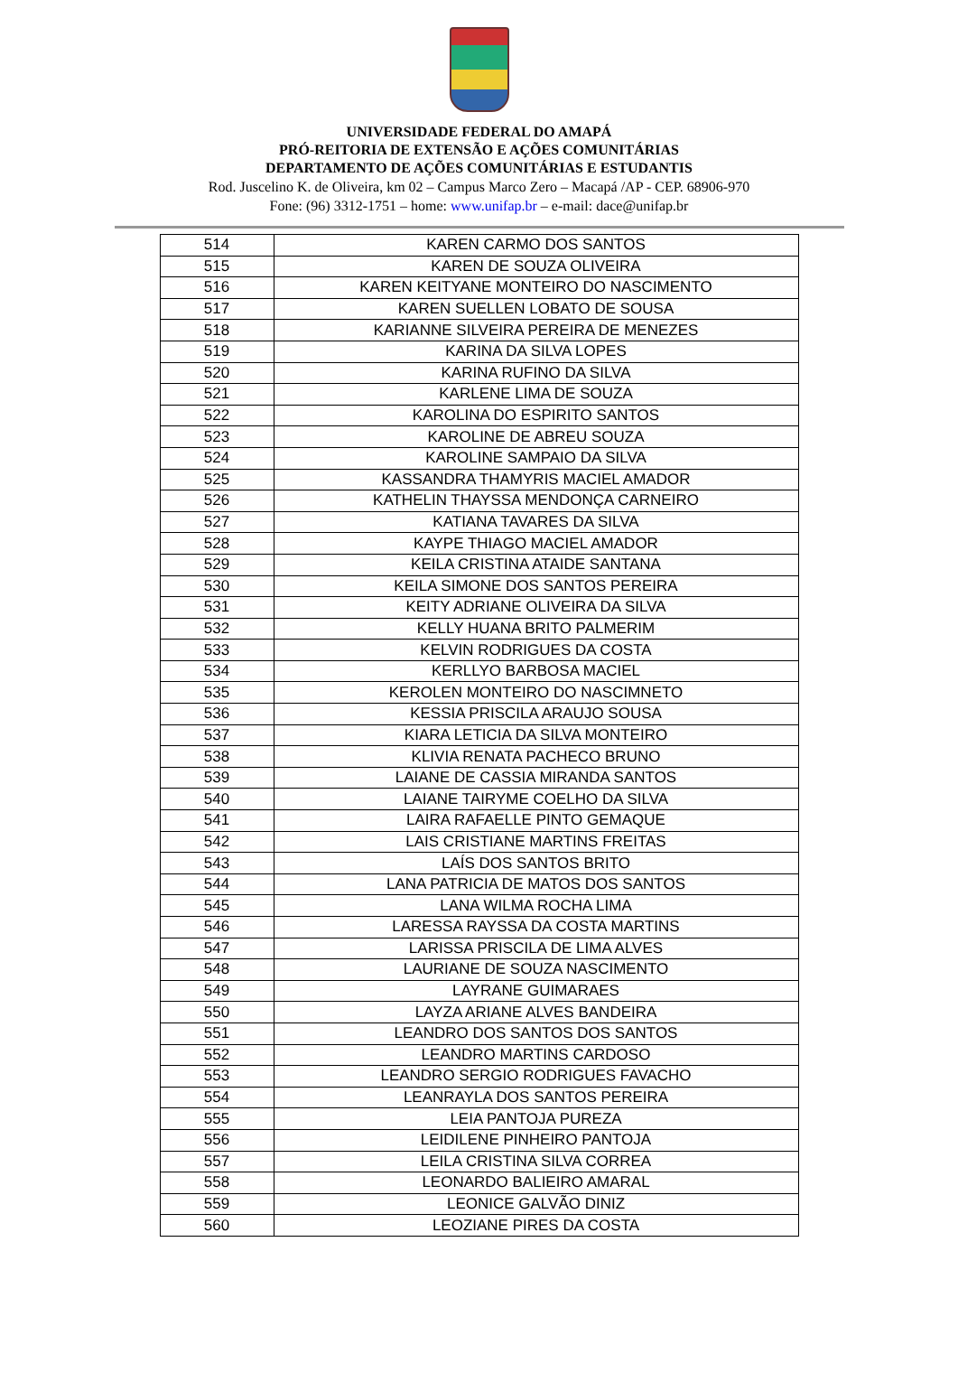UNIVERSIDADE FEDERAL DO AMAPÁ
PRÓ-REITORIA DE EXTENSÃO E AÇÕES COMUNITÁRIAS
DEPARTAMENTO DE AÇÕES COMUNITÁRIAS E ESTUDANTIS
Rod. Juscelino K. de Oliveira, km 02 – Campus Marco Zero – Macapá /AP - CEP. 68906-970
Fone: (96) 3312-1751 – home: www.unifap.br – e-mail: dace@unifap.br
| 514 | KAREN CARMO DOS SANTOS |
| 515 | KAREN DE SOUZA OLIVEIRA |
| 516 | KAREN KEITYANE MONTEIRO DO NASCIMENTO |
| 517 | KAREN SUELLEN LOBATO DE SOUSA |
| 518 | KARIANNE SILVEIRA PEREIRA DE MENEZES |
| 519 | KARINA DA SILVA LOPES |
| 520 | KARINA RUFINO DA SILVA |
| 521 | KARLENE LIMA DE SOUZA |
| 522 | KAROLINA DO ESPIRITO SANTOS |
| 523 | KAROLINE DE ABREU SOUZA |
| 524 | KAROLINE SAMPAIO DA SILVA |
| 525 | KASSANDRA THAMYRIS MACIEL AMADOR |
| 526 | KATHELIN THAYSSA MENDONÇA CARNEIRO |
| 527 | KATIANA TAVARES DA SILVA |
| 528 | KAYPE THIAGO MACIEL AMADOR |
| 529 | KEILA CRISTINA ATAIDE SANTANA |
| 530 | KEILA SIMONE DOS SANTOS PEREIRA |
| 531 | KEITY ADRIANE OLIVEIRA DA SILVA |
| 532 | KELLY HUANA BRITO PALMERIM |
| 533 | KELVIN RODRIGUES DA COSTA |
| 534 | KERLLYO BARBOSA MACIEL |
| 535 | KEROLEN MONTEIRO DO NASCIMNETO |
| 536 | KESSIA PRISCILA ARAUJO SOUSA |
| 537 | KIARA LETICIA DA SILVA MONTEIRO |
| 538 | KLIVIA RENATA PACHECO BRUNO |
| 539 | LAIANE DE CASSIA MIRANDA SANTOS |
| 540 | LAIANE TAIRYME COELHO DA SILVA |
| 541 | LAIRA RAFAELLE PINTO GEMAQUE |
| 542 | LAIS CRISTIANE MARTINS FREITAS |
| 543 | LAÍS DOS SANTOS BRITO |
| 544 | LANA PATRICIA DE MATOS DOS SANTOS |
| 545 | LANA WILMA ROCHA LIMA |
| 546 | LARESSA RAYSSA DA COSTA MARTINS |
| 547 | LARISSA PRISCILA DE LIMA ALVES |
| 548 | LAURIANE DE SOUZA NASCIMENTO |
| 549 | LAYRANE GUIMARAES |
| 550 | LAYZA ARIANE ALVES BANDEIRA |
| 551 | LEANDRO DOS SANTOS DOS SANTOS |
| 552 | LEANDRO MARTINS CARDOSO |
| 553 | LEANDRO SERGIO RODRIGUES FAVACHO |
| 554 | LEANRAYLA DOS SANTOS PEREIRA |
| 555 | LEIA PANTOJA PUREZA |
| 556 | LEIDILENE PINHEIRO PANTOJA |
| 557 | LEILA CRISTINA SILVA CORREA |
| 558 | LEONARDO BALIEIRO AMARAL |
| 559 | LEONICE GALVÃO DINIZ |
| 560 | LEOZIANE PIRES DA COSTA |